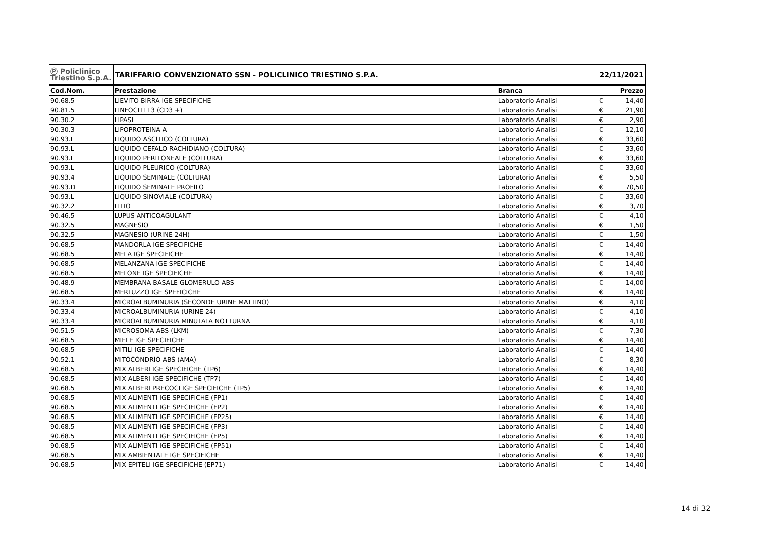| Ⓟ Policlinico Triestino S.p.A. | TARIFFARIO CONVENZIONATO SSN - POLICLINICO TRIESTINO S.P.A. | | 22/11/2021 | |
| Cod.Nom. | Prestazione | Branca | | Prezzo |
| 90.68.5 | LIEVITO BIRRA IGE SPECIFICHE | Laboratorio Analisi | € | 14,40 |
| 90.81.5 | LINFOCITI T3 (CD3 +) | Laboratorio Analisi | € | 21,90 |
| 90.30.2 | LIPASI | Laboratorio Analisi | € | 2,90 |
| 90.30.3 | LIPOPROTEINA A | Laboratorio Analisi | € | 12,10 |
| 90.93.L | LIQUIDO ASCITICO (COLTURA) | Laboratorio Analisi | € | 33,60 |
| 90.93.L | LIQUIDO CEFALO RACHIDIANO (COLTURA) | Laboratorio Analisi | € | 33,60 |
| 90.93.L | LIQUIDO PERITONEALE (COLTURA) | Laboratorio Analisi | € | 33,60 |
| 90.93.L | LIQUIDO PLEURICO (COLTURA) | Laboratorio Analisi | € | 33,60 |
| 90.93.4 | LIQUIDO SEMINALE (COLTURA) | Laboratorio Analisi | € | 5,50 |
| 90.93.D | LIQUIDO SEMINALE PROFILO | Laboratorio Analisi | € | 70,50 |
| 90.93.L | LIQUIDO SINOVIALE (COLTURA) | Laboratorio Analisi | € | 33,60 |
| 90.32.2 | LITIO | Laboratorio Analisi | € | 3,70 |
| 90.46.5 | LUPUS ANTICOAGULANT | Laboratorio Analisi | € | 4,10 |
| 90.32.5 | MAGNESIO | Laboratorio Analisi | € | 1,50 |
| 90.32.5 | MAGNESIO (URINE 24H) | Laboratorio Analisi | € | 1,50 |
| 90.68.5 | MANDORLA IGE SPECIFICHE | Laboratorio Analisi | € | 14,40 |
| 90.68.5 | MELA IGE SPECIFICHE | Laboratorio Analisi | € | 14,40 |
| 90.68.5 | MELANZANA IGE SPECIFICHE | Laboratorio Analisi | € | 14,40 |
| 90.68.5 | MELONE IGE SPECIFICHE | Laboratorio Analisi | € | 14,40 |
| 90.48.9 | MEMBRANA BASALE GLOMERULO ABS | Laboratorio Analisi | € | 14,00 |
| 90.68.5 | MERLUZZO IGE SPEFICICHE | Laboratorio Analisi | € | 14,40 |
| 90.33.4 | MICROALBUMINURIA (SECONDE URINE MATTINO) | Laboratorio Analisi | € | 4,10 |
| 90.33.4 | MICROALBUMINURIA (URINE 24) | Laboratorio Analisi | € | 4,10 |
| 90.33.4 | MICROALBUMINURIA MINUTATA NOTTURNA | Laboratorio Analisi | € | 4,10 |
| 90.51.5 | MICROSOMA ABS (LKM) | Laboratorio Analisi | € | 7,30 |
| 90.68.5 | MIELE IGE SPECIFICHE | Laboratorio Analisi | € | 14,40 |
| 90.68.5 | MITILI IGE SPECIFICHE | Laboratorio Analisi | € | 14,40 |
| 90.52.1 | MITOCONDRIO ABS (AMA) | Laboratorio Analisi | € | 8,30 |
| 90.68.5 | MIX ALBERI IGE SPECIFICHE (TP6) | Laboratorio Analisi | € | 14,40 |
| 90.68.5 | MIX ALBERI IGE SPECIFICHE (TP7) | Laboratorio Analisi | € | 14,40 |
| 90.68.5 | MIX ALBERI PRECOCI IGE SPECIFICHE (TP5) | Laboratorio Analisi | € | 14,40 |
| 90.68.5 | MIX ALIMENTI IGE SPECIFICHE (FP1) | Laboratorio Analisi | € | 14,40 |
| 90.68.5 | MIX ALIMENTI IGE SPECIFICHE (FP2) | Laboratorio Analisi | € | 14,40 |
| 90.68.5 | MIX ALIMENTI IGE SPECIFICHE (FP25) | Laboratorio Analisi | € | 14,40 |
| 90.68.5 | MIX ALIMENTI IGE SPECIFICHE (FP3) | Laboratorio Analisi | € | 14,40 |
| 90.68.5 | MIX ALIMENTI IGE SPECIFICHE (FP5) | Laboratorio Analisi | € | 14,40 |
| 90.68.5 | MIX ALIMENTI IGE SPECIFICHE (FP51) | Laboratorio Analisi | € | 14,40 |
| 90.68.5 | MIX AMBIENTALE IGE SPECIFICHE | Laboratorio Analisi | € | 14,40 |
| 90.68.5 | MIX EPITELI IGE SPECIFICHE (EP71) | Laboratorio Analisi | € | 14,40 |
14 di 32